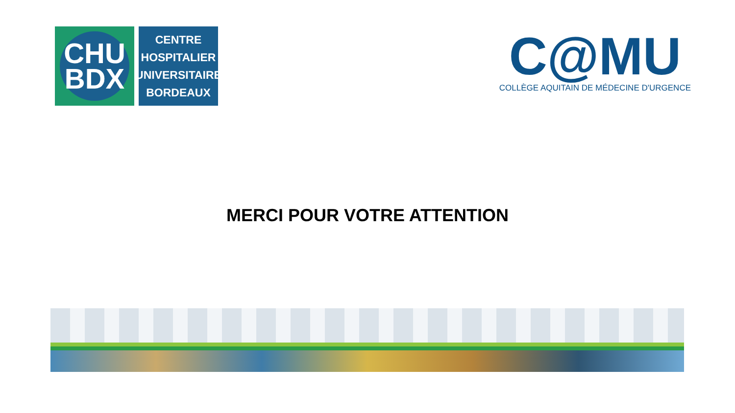CHU
BDX
CENTRE
HOSPITALIER
UNIVERSITAIRE
BORDEAUX
C@MU
COLLÈGE AQUITAIN DE MÉDECINE D'URGENCE
MERCI POUR VOTRE ATTENTION